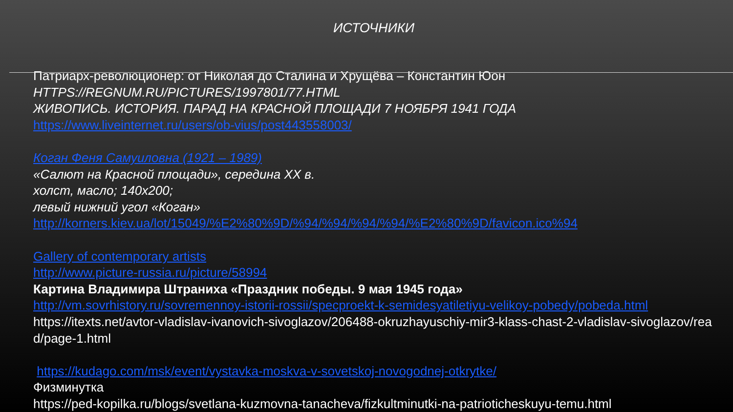ИСТОЧНИКИ
Патриарх-революционер: от Николая до Сталина и Хрущёва – Константин Юон
HTTPS://REGNUM.RU/PICTURES/1997801/77.HTML
ЖИВОПИСЬ. ИСТОРИЯ. ПАРАД НА КРАСНОЙ ПЛОЩАДИ 7 НОЯБРЯ 1941 ГОДА
https://www.liveinternet.ru/users/ob-vius/post443558003/
Коган Феня Самуиловна (1921 – 1989)
«Салют на Красной площади», середина XX в.
холст, масло; 140x200;
левый нижний угол «Коган»
http://korners.kiev.ua/lot/15049/%E2%80%9D/%94/%94/%94/%94/%E2%80%9D/favicon.ico%94
Gallery of contemporary artists
http://www.picture-russia.ru/picture/58994
Картина Владимира Штраниха «Праздник победы. 9 мая 1945 года»
http://vm.sovrhistory.ru/sovremennoy-istorii-rossii/specproekt-k-semidesyatiletiyu-velikoy-pobedy/pobeda.html
https://itexts.net/avtor-vladislav-ivanovich-sivoglazov/206488-okruzhayuschiy-mir3-klass-chast-2-vladislav-sivoglazov/read/page-1.html
https://kudago.com/msk/event/vystavka-moskva-v-sovetskoj-novogodnej-otkrytke/
Физминутка
https://ped-kopilka.ru/blogs/svetlana-kuzmovna-tanacheva/fizkultminutki-na-patrioticheskuyu-temu.html